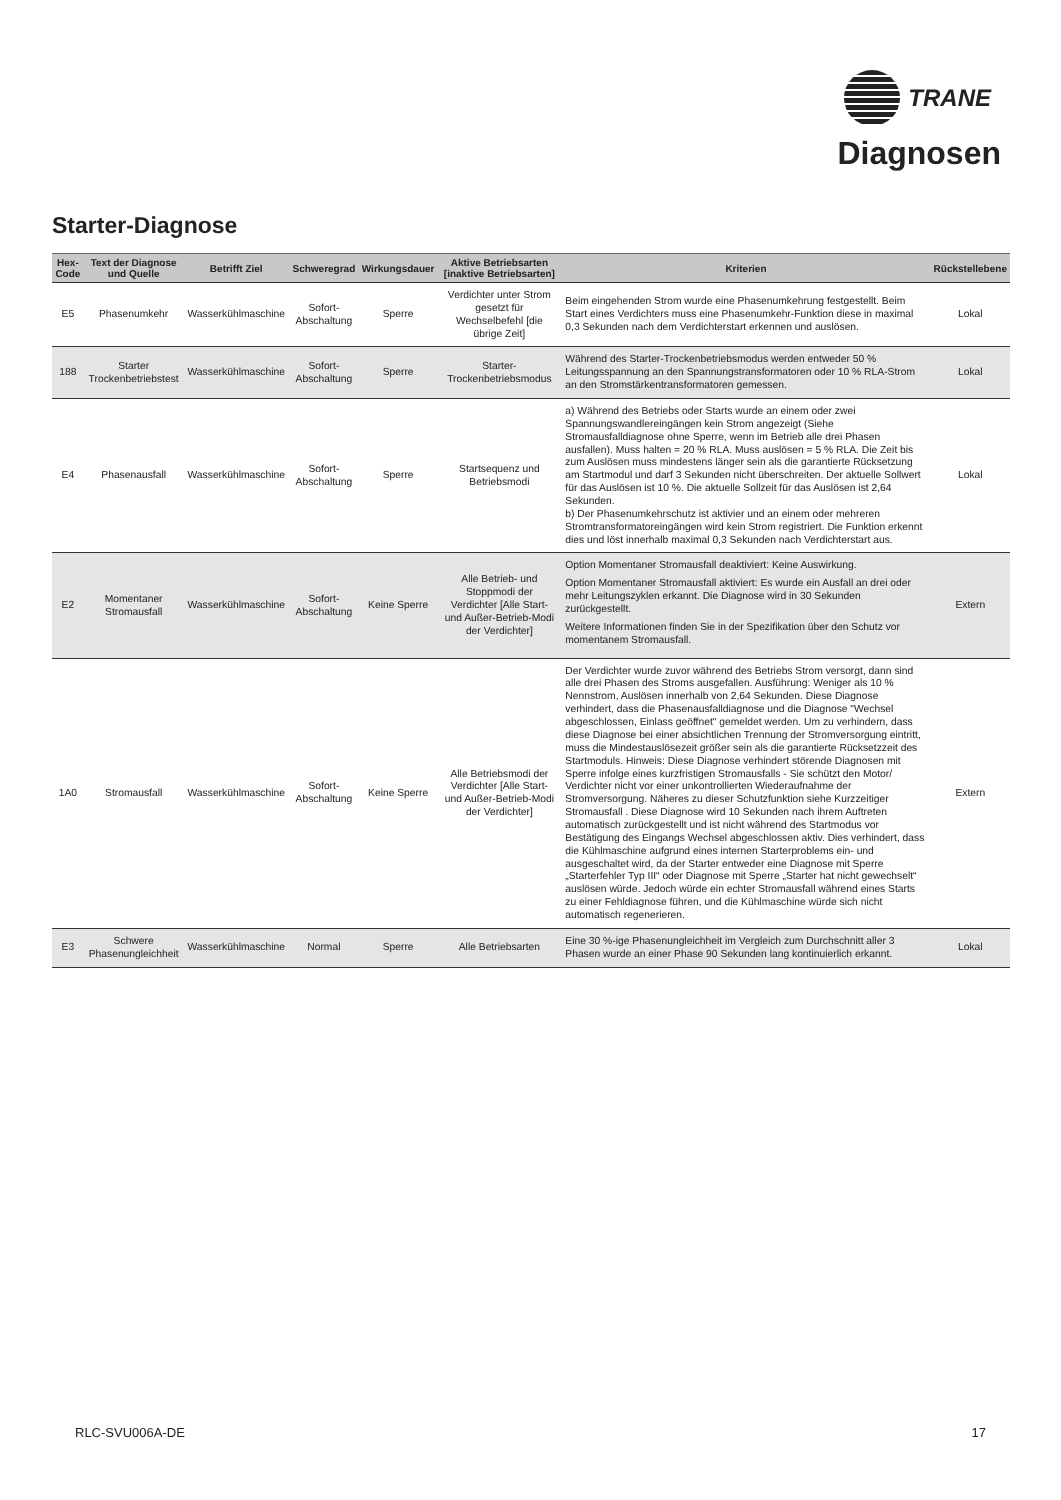TRANE
Diagnosen
Starter-Diagnose
| Hex-Code | Text der Diagnose und Quelle | Betrifft Ziel | Schweregrad | Wirkungsdauer | Aktive Betriebsarten [inaktive Betriebsarten] | Kriterien | Rückstellebene |
| --- | --- | --- | --- | --- | --- | --- | --- |
| E5 | Phasenumkehr | Wasserkühlmaschine | Sofort-Abschaltung | Sperre | Verdichter unter Strom gesetzt für Wechselbefehl [die übrige Zeit] | Beim eingehenden Strom wurde eine Phasenumkehrung festgestellt. Beim Start eines Verdichters muss eine Phasenumkehr-Funktion diese in maximal 0,3 Sekunden nach dem Verdichterstart erkennen und auslösen. | Lokal |
| 188 | Starter Trockenbetriebstest | Wasserkühlmaschine | Sofort-Abschaltung | Sperre | Starter-Trockenbetriebsmodus | Während des Starter-Trockenbetriebsmodus werden entweder 50 % Leitungsspannung an den Spannungstransformatoren oder 10 % RLA-Strom an den Stromstärkentransformatoren gemessen. | Lokal |
| E4 | Phasenausfall | Wasserkühlmaschine | Sofort-Abschaltung | Sperre | Startsequenz und Betriebsmodi | a) Während des Betriebs oder Starts wurde an einem oder zwei Spannungswandlereingängen kein Strom angezeigt (Siehe Stromausfalldiagnose ohne Sperre, wenn im Betrieb alle drei Phasen ausfallen). Muss halten = 20 % RLA. Muss auslösen = 5 % RLA. Die Zeit bis zum Auslösen muss mindestens länger sein als die garantierte Rücksetzung am Startmodul und darf 3 Sekunden nicht überschreiten. Der aktuelle Sollwert für das Auslösen ist 10 %. Die aktuelle Sollzeit für das Auslösen ist 2,64 Sekunden. b) Der Phasenumkehrschutz ist aktivier und an einem oder mehreren Stromtransformatoreingängen wird kein Strom registriert. Die Funktion erkennt dies und löst innerhalb maximal 0,3 Sekunden nach Verdichterstart aus. | Lokal |
| E2 | Momentaner Stromausfall | Wasserkühlmaschine | Sofort-Abschaltung | Keine Sperre | Alle Betrieb- und Stoppmodi der Verdichter [Alle Start- und Außer-Betrieb-Modi der Verdichter] | Option Momentaner Stromausfall deaktiviert: Keine Auswirkung. Option Momentaner Stromausfall aktiviert: Es wurde ein Ausfall an drei oder mehr Leitungszyklen erkannt. Die Diagnose wird in 30 Sekunden zurückgestellt. Weitere Informationen finden Sie in der Spezifikation über den Schutz vor momentanem Stromausfall. | Extern |
| 1A0 | Stromausfall | Wasserkühlmaschine | Sofort-Abschaltung | Keine Sperre | Alle Betriebsmodi der Verdichter [Alle Start- und Außer-Betrieb-Modi der Verdichter] | Der Verdichter wurde zuvor während des Betriebs Strom versorgt, dann sind alle drei Phasen des Stroms ausgefallen. Ausführung: Weniger als 10 % Nennstrom, Auslösen innerhalb von 2,64 Sekunden. Diese Diagnose verhindert, dass die Phasenausfalldiagnose und die Diagnose "Wechsel abgeschlossen, Einlass geöffnet" gemeldet werden. Um zu verhindern, dass diese Diagnose bei einer absichtlichen Trennung der Stromversorgung eintritt, muss die Mindestauslösezeit größer sein als die garantierte Rücksetzzeit des Startmoduls. Hinweis: Diese Diagnose verhindert störende Diagnosen mit Sperre infolge eines kurzfristigen Stromausfalls - Sie schützt den Motor/ Verdichter nicht vor einer unkontrollierten Wiederaufnahme der Stromversorgung. Näheres zu dieser Schutzfunktion siehe Kurzzeitiger Stromausfall . Diese Diagnose wird 10 Sekunden nach ihrem Auftreten automatisch zurückgestellt und ist nicht während des Startmodus vor Bestätigung des Eingangs Wechsel abgeschlossen aktiv. Dies verhindert, dass die Kühlmaschine aufgrund eines internen Starterproblems ein- und ausgeschaltet wird, da der Starter entweder eine Diagnose mit Sperre „Starterfehler Typ III“ oder Diagnose mit Sperre „Starter hat nicht gewechselt“ auslösen würde. Jedoch würde ein echter Stromausfall während eines Starts zu einer Fehldiagnose führen, und die Kühlmaschine würde sich nicht automatisch regenerieren. | Extern |
| E3 | Schwere Phasenungleichheit | Wasserkühlmaschine | Normal | Sperre | Alle Betriebsarten | Eine 30 %-ige Phasenungleichheit im Vergleich zum Durchschnitt aller 3 Phasen wurde an einer Phase 90 Sekunden lang kontinuierlich erkannt. | Lokal |
RLC-SVU006A-DE 17